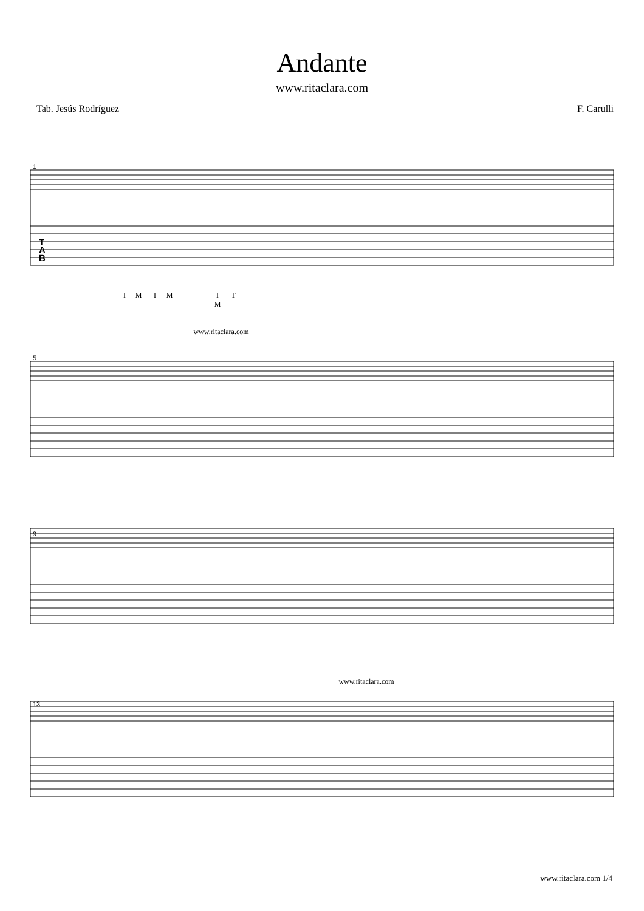Andante
www.ritaclara.com
Tab. Jesús Rodríguez F. Carulli
1
5
9
13
T
A
B
I
M
I
M
I
T
M
www.ritaclara.com
www.ritaclara.com
www.ritaclara.com 1/4